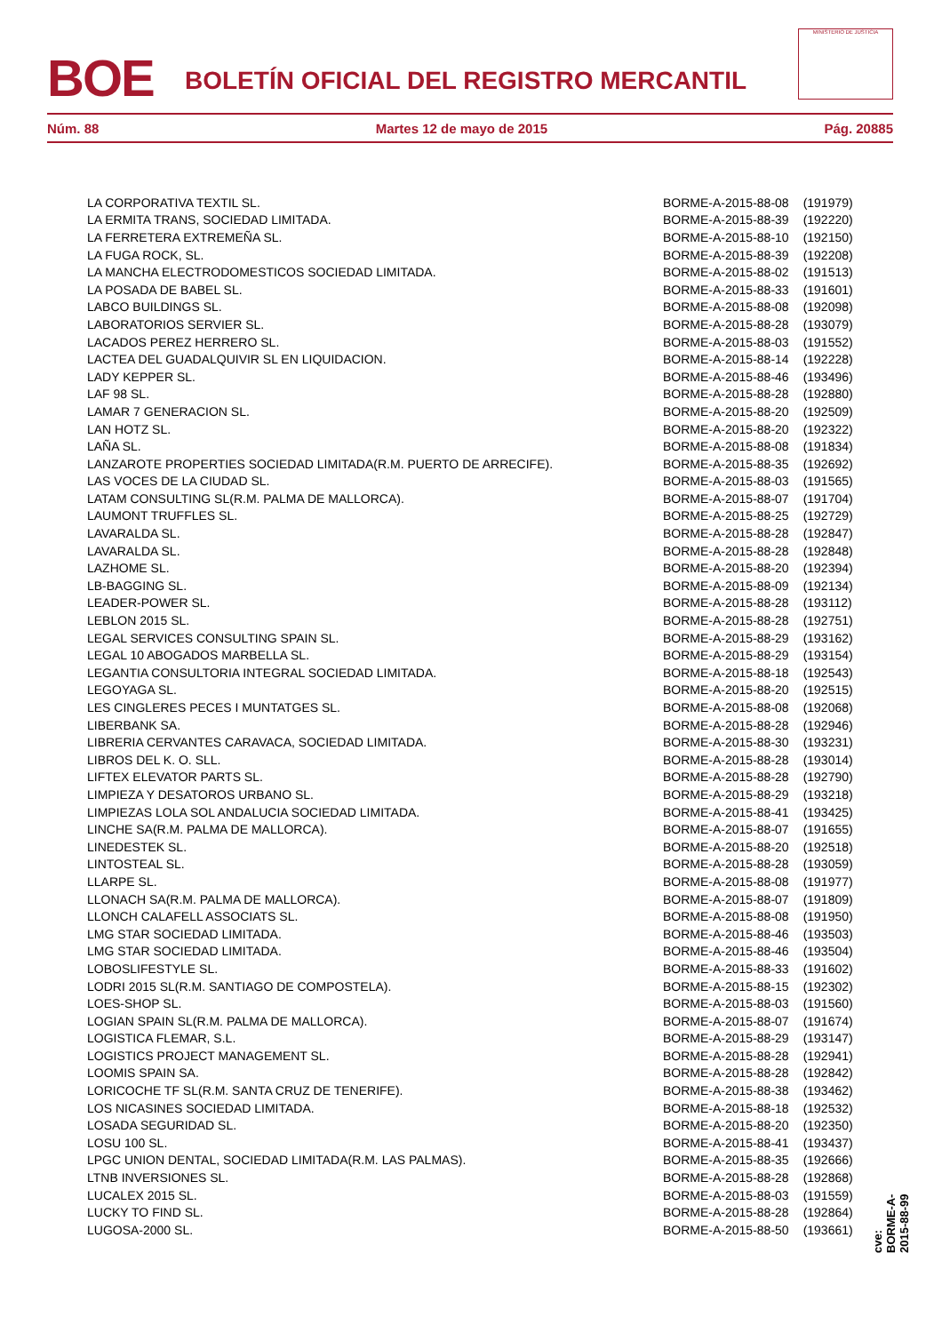BOE
BOLETÍN OFICIAL DEL REGISTRO MERCANTIL
MINISTERIO DE JUSTICIA
Núm. 88 Martes 12 de mayo de 2015 Pág. 20885
| LA CORPORATIVA TEXTIL SL. | BORME-A-2015-88-08 | (191979) |
| LA ERMITA TRANS, SOCIEDAD LIMITADA. | BORME-A-2015-88-39 | (192220) |
| LA FERRETERA EXTREMEÑA SL. | BORME-A-2015-88-10 | (192150) |
| LA FUGA ROCK, SL. | BORME-A-2015-88-39 | (192208) |
| LA MANCHA ELECTRODOMESTICOS SOCIEDAD LIMITADA. | BORME-A-2015-88-02 | (191513) |
| LA POSADA DE BABEL SL. | BORME-A-2015-88-33 | (191601) |
| LABCO BUILDINGS SL. | BORME-A-2015-88-08 | (192098) |
| LABORATORIOS SERVIER SL. | BORME-A-2015-88-28 | (193079) |
| LACADOS PEREZ HERRERO SL. | BORME-A-2015-88-03 | (191552) |
| LACTEA DEL GUADALQUIVIR SL EN LIQUIDACION. | BORME-A-2015-88-14 | (192228) |
| LADY KEPPER SL. | BORME-A-2015-88-46 | (193496) |
| LAF 98 SL. | BORME-A-2015-88-28 | (192880) |
| LAMAR 7 GENERACION SL. | BORME-A-2015-88-20 | (192509) |
| LAN HOTZ SL. | BORME-A-2015-88-20 | (192322) |
| LAÑA SL. | BORME-A-2015-88-08 | (191834) |
| LANZAROTE PROPERTIES SOCIEDAD LIMITADA(R.M. PUERTO DE ARRECIFE). | BORME-A-2015-88-35 | (192692) |
| LAS VOCES DE LA CIUDAD SL. | BORME-A-2015-88-03 | (191565) |
| LATAM CONSULTING SL(R.M. PALMA DE MALLORCA). | BORME-A-2015-88-07 | (191704) |
| LAUMONT TRUFFLES SL. | BORME-A-2015-88-25 | (192729) |
| LAVARALDA SL. | BORME-A-2015-88-28 | (192847) |
| LAVARALDA SL. | BORME-A-2015-88-28 | (192848) |
| LAZHOME SL. | BORME-A-2015-88-20 | (192394) |
| LB-BAGGING SL. | BORME-A-2015-88-09 | (192134) |
| LEADER-POWER SL. | BORME-A-2015-88-28 | (193112) |
| LEBLON 2015 SL. | BORME-A-2015-88-28 | (192751) |
| LEGAL SERVICES CONSULTING SPAIN SL. | BORME-A-2015-88-29 | (193162) |
| LEGAL 10 ABOGADOS MARBELLA SL. | BORME-A-2015-88-29 | (193154) |
| LEGANTIA CONSULTORIA INTEGRAL SOCIEDAD LIMITADA. | BORME-A-2015-88-18 | (192543) |
| LEGOYAGA SL. | BORME-A-2015-88-20 | (192515) |
| LES CINGLERES PECES I MUNTATGES SL. | BORME-A-2015-88-08 | (192068) |
| LIBERBANK SA. | BORME-A-2015-88-28 | (192946) |
| LIBRERIA CERVANTES CARAVACA, SOCIEDAD LIMITADA. | BORME-A-2015-88-30 | (193231) |
| LIBROS DEL K. O. SLL. | BORME-A-2015-88-28 | (193014) |
| LIFTEX ELEVATOR PARTS SL. | BORME-A-2015-88-28 | (192790) |
| LIMPIEZA Y DESATOROS URBANO SL. | BORME-A-2015-88-29 | (193218) |
| LIMPIEZAS LOLA SOL ANDALUCIA SOCIEDAD LIMITADA. | BORME-A-2015-88-41 | (193425) |
| LINCHE SA(R.M. PALMA DE MALLORCA). | BORME-A-2015-88-07 | (191655) |
| LINEDESTEK SL. | BORME-A-2015-88-20 | (192518) |
| LINTOSTEAL SL. | BORME-A-2015-88-28 | (193059) |
| LLARPE SL. | BORME-A-2015-88-08 | (191977) |
| LLONACH SA(R.M. PALMA DE MALLORCA). | BORME-A-2015-88-07 | (191809) |
| LLONCH CALAFELL ASSOCIATS SL. | BORME-A-2015-88-08 | (191950) |
| LMG STAR SOCIEDAD LIMITADA. | BORME-A-2015-88-46 | (193503) |
| LMG STAR SOCIEDAD LIMITADA. | BORME-A-2015-88-46 | (193504) |
| LOBOSLIFESTYLE SL. | BORME-A-2015-88-33 | (191602) |
| LODRI 2015 SL(R.M. SANTIAGO DE COMPOSTELA). | BORME-A-2015-88-15 | (192302) |
| LOES-SHOP SL. | BORME-A-2015-88-03 | (191560) |
| LOGIAN SPAIN SL(R.M. PALMA DE MALLORCA). | BORME-A-2015-88-07 | (191674) |
| LOGISTICA FLEMAR, S.L. | BORME-A-2015-88-29 | (193147) |
| LOGISTICS PROJECT MANAGEMENT SL. | BORME-A-2015-88-28 | (192941) |
| LOOMIS SPAIN SA. | BORME-A-2015-88-28 | (192842) |
| LORICOCHE TF SL(R.M. SANTA CRUZ DE TENERIFE). | BORME-A-2015-88-38 | (193462) |
| LOS NICASINES SOCIEDAD LIMITADA. | BORME-A-2015-88-18 | (192532) |
| LOSADA SEGURIDAD SL. | BORME-A-2015-88-20 | (192350) |
| LOSU 100 SL. | BORME-A-2015-88-41 | (193437) |
| LPGC UNION DENTAL, SOCIEDAD LIMITADA(R.M. LAS PALMAS). | BORME-A-2015-88-35 | (192666) |
| LTNB INVERSIONES SL. | BORME-A-2015-88-28 | (192868) |
| LUCALEX 2015 SL. | BORME-A-2015-88-03 | (191559) |
| LUCKY TO FIND SL. | BORME-A-2015-88-28 | (192864) |
| LUGOSA-2000 SL. | BORME-A-2015-88-50 | (193661) |
cve: BORME-A-2015-88-99